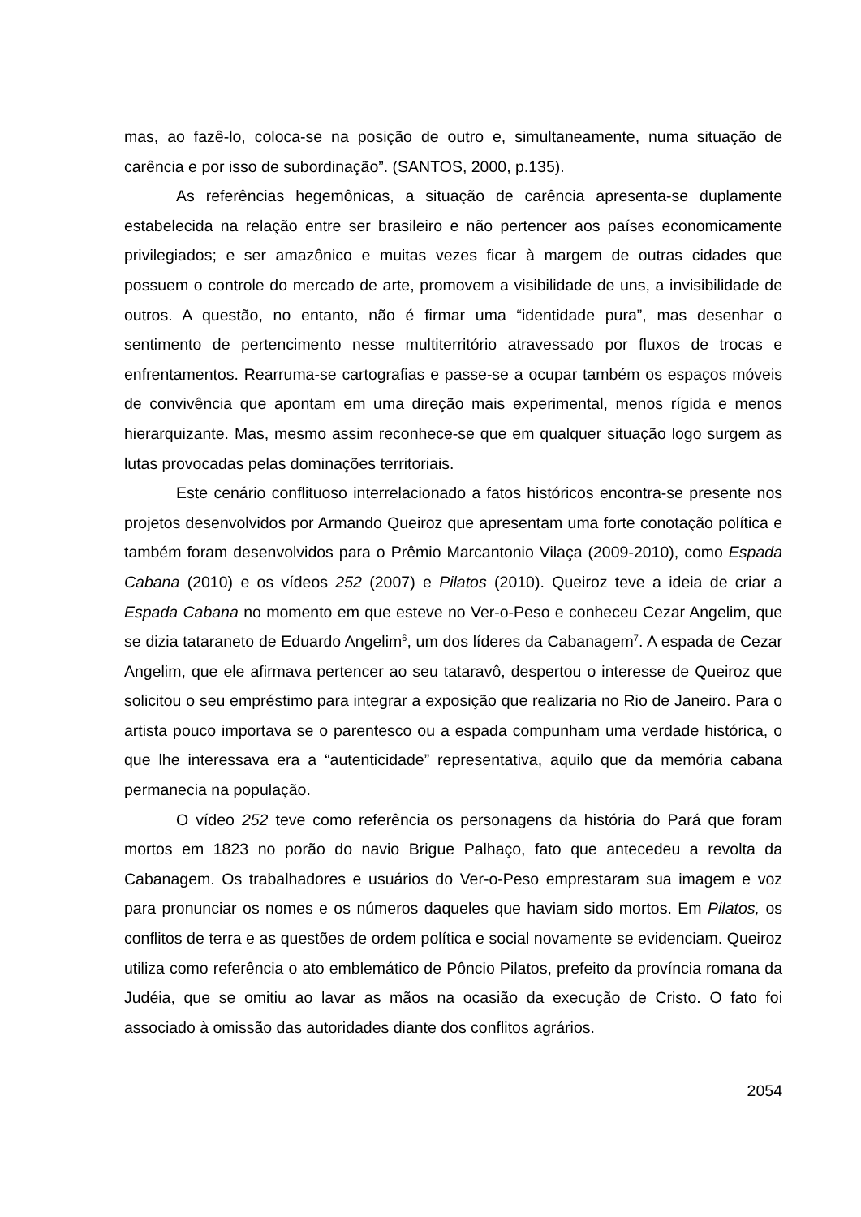mas, ao fazê-lo, coloca-se na posição de outro e, simultaneamente, numa situação de carência e por isso de subordinação”. (SANTOS, 2000, p.135).
As referências hegemônicas, a situação de carência apresenta-se duplamente estabelecida na relação entre ser brasileiro e não pertencer aos países economicamente privilegiados; e ser amazônico e muitas vezes ficar à margem de outras cidades que possuem o controle do mercado de arte, promovem a visibilidade de uns, a invisibilidade de outros. A questão, no entanto, não é firmar uma “identidade pura”, mas desenhar o sentimento de pertencimento nesse multiterritório atravessado por fluxos de trocas e enfrentamentos. Rearruma-se cartografias e passe-se a ocupar também os espaços móveis de convivência que apontam em uma direção mais experimental, menos rígida e menos hierarquizante. Mas, mesmo assim reconhece-se que em qualquer situação logo surgem as lutas provocadas pelas dominações territoriais.
Este cenário conflituoso interrelacionado a fatos históricos encontra-se presente nos projetos desenvolvidos por Armando Queiroz que apresentam uma forte conotação política e também foram desenvolvidos para o Prêmio Marcantonio Vilaça (2009-2010), como Espada Cabana (2010) e os vídeos 252 (2007) e Pilatos (2010). Queiroz teve a ideia de criar a Espada Cabana no momento em que esteve no Ver-o-Peso e conheceu Cezar Angelim, que se dizia tataraneto de Eduardo Angelim<sup>6</sup>, um dos líderes da Cabanagem<sup>7</sup>. A espada de Cezar Angelim, que ele afirmava pertencer ao seu tataravô, despertou o interesse de Queiroz que solicitou o seu empréstimo para integrar a exposição que realizaria no Rio de Janeiro. Para o artista pouco importava se o parentesco ou a espada compunham uma verdade histórica, o que lhe interessava era a “autenticidade” representativa, aquilo que da memória cabana permanecia na população.
O vídeo 252 teve como referência os personagens da história do Pará que foram mortos em 1823 no porão do navio Brigue Palhaço, fato que antecedeu a revolta da Cabanagem. Os trabalhadores e usuários do Ver-o-Peso emprestaram sua imagem e voz para pronunciar os nomes e os números daqueles que haviam sido mortos. Em Pilatos, os conflitos de terra e as questões de ordem política e social novamente se evidenciam. Queiroz utiliza como referência o ato emblemático de Pôncio Pilatos, prefeito da província romana da Judéia, que se omitiu ao lavar as mãos na ocasião da execução de Cristo. O fato foi associado à omissão das autoridades diante dos conflitos agrários.
2054